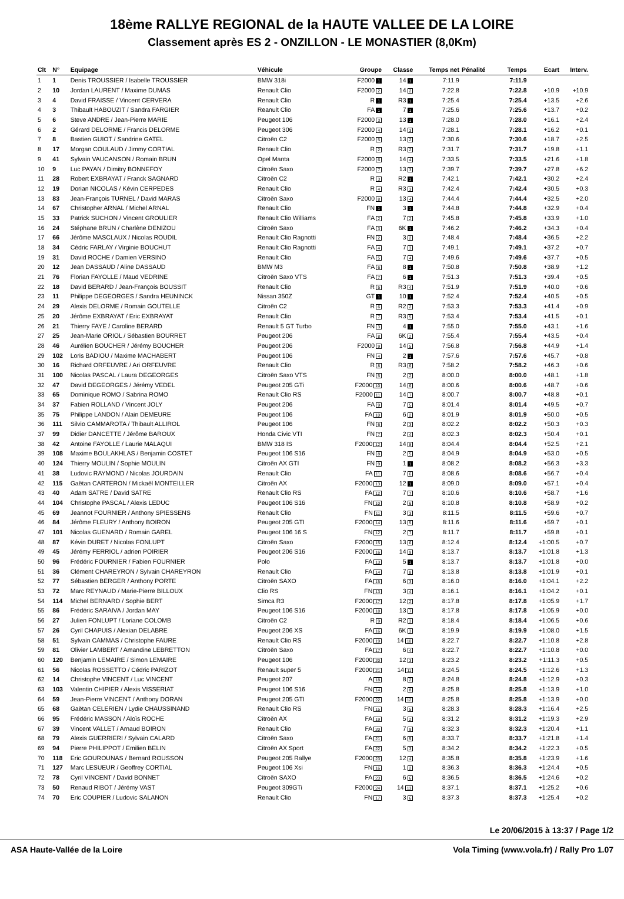18ème RALLYE REGIONAL de la HAUTE VALLEE DE LA LOIRE
Classement après ES 2 - ONZILLON - LE MONASTIER (8,0Km)
| Clt | N° | Equipage | Véhicule | Groupe | Classe | Temps net | Pénalité | Temps | Ecart | Interv. |
| --- | --- | --- | --- | --- | --- | --- | --- | --- | --- | --- |
| 1 | 1 | Denis TROUSSIER / Isabelle TROUSSIER | BMW 318i | F2000 1 | 14 1 | 7:11.9 | | 7:11.9 | | |
| 2 | 10 | Jordan LAURENT / Maxime DUMAS | Renault Clio | F2000 2 | 14 2 | 7:22.8 | | 7:22.8 | +10.9 | +10.9 |
| 3 | 4 | David FRAISSE / Vincent CERVERA | Renault Clio | R 1 | R3 1 | 7:25.4 | | 7:25.4 | +13.5 | +2.6 |
| 4 | 3 | Thibault HABOUZIT / Sandra FARGIER | Reanult Clio | FA 1 | 7 1 | 7:25.6 | | 7:25.6 | +13.7 | +0.2 |
| 5 | 6 | Steve ANDRE / Jean-Pierre MARIE | Peugeot 106 | F2000 3 | 13 1 | 7:28.0 | | 7:28.0 | +16.1 | +2.4 |
| 6 | 2 | Gérard DELORME / Francis DELORME | Peugeot 306 | F2000 4 | 14 3 | 7:28.1 | | 7:28.1 | +16.2 | +0.1 |
| 7 | 8 | Bastien GUIOT / Sandrine GATEL | Citroën C2 | F2000 5 | 13 2 | 7:30.6 | | 7:30.6 | +18.7 | +2.5 |
| 8 | 17 | Morgan COULAUD / Jimmy CORTIAL | Renault Clio | R 2 | R3 2 | 7:31.7 | | 7:31.7 | +19.8 | +1.1 |
| 9 | 41 | Sylvain VAUCANSON / Romain BRUN | Opel Manta | F2000 6 | 14 4 | 7:33.5 | | 7:33.5 | +21.6 | +1.8 |
| 10 | 9 | Luc PAYAN / Dimitry BONNEFOY | Citroën Saxo | F2000 7 | 13 3 | 7:39.7 | | 7:39.7 | +27.8 | +6.2 |
| 11 | 28 | Robert EXBRAYAT / Franck SAGNARD | Citroën C2 | R 3 | R2 1 | 7:42.1 | | 7:42.1 | +30.2 | +2.4 |
| 12 | 19 | Dorian NICOLAS / Kévin CERPEDES | Renault Clio | R 4 | R3 3 | 7:42.4 | | 7:42.4 | +30.5 | +0.3 |
| 13 | 83 | Jean-François TURNEL / David MARAS | Citroën Saxo | F2000 8 | 13 4 | 7:44.4 | | 7:44.4 | +32.5 | +2.0 |
| 14 | 67 | Christopher ARNAL / Michel ARNAL | Renault Clio | FN 1 | 3 1 | 7:44.8 | | 7:44.8 | +32.9 | +0.4 |
| 15 | 33 | Patrick SUCHON / Vincent GROULIER | Renault Clio Williams | FA 2 | 7 2 | 7:45.8 | | 7:45.8 | +33.9 | +1.0 |
| 16 | 24 | Stéphane BRUN / Charlène DENIZOU | Citroën Saxo | FA 3 | 6K 1 | 7:46.2 | | 7:46.2 | +34.3 | +0.4 |
| 17 | 66 | Jérôme MASCLAUX / Nicolas ROUDIL | Renault Clio Ragnotti | FN 2 | 3 2 | 7:48.4 | | 7:48.4 | +36.5 | +2.2 |
| 18 | 34 | Cédric FARLAY / Virginie BOUCHUT | Renault Clio Ragnotti | FA 4 | 7 3 | 7:49.1 | | 7:49.1 | +37.2 | +0.7 |
| 19 | 31 | David ROCHE / Damien VERSINO | Renault Clio | FA 5 | 7 4 | 7:49.6 | | 7:49.6 | +37.7 | +0.5 |
| 20 | 12 | Jean DASSAUD / Aline DASSAUD | BMW M3 | FA 6 | 8 1 | 7:50.8 | | 7:50.8 | +38.9 | +1.2 |
| 21 | 76 | Florian FAYOLLE / Maud VEDRINE | Citroën Saxo VTS | FA 7 | 6 1 | 7:51.3 | | 7:51.3 | +39.4 | +0.5 |
| 22 | 18 | David BERARD / Jean-François BOUSSIT | Renault Clio | R 5 | R3 4 | 7:51.9 | | 7:51.9 | +40.0 | +0.6 |
| 23 | 11 | Philippe DEGEORGES / Sandra HEUNINCK | Nissan 350Z | GT 1 | 10 1 | 7:52.4 | | 7:52.4 | +40.5 | +0.5 |
| 24 | 29 | Alexis DELORME / Romain GOUTELLE | Citroën C2 | R 6 | R2 2 | 7:53.3 | | 7:53.3 | +41.4 | +0.9 |
| 25 | 20 | Jérôme EXBRAYAT / Eric EXBRAYAT | Renault Clio | R 7 | R3 5 | 7:53.4 | | 7:53.4 | +41.5 | +0.1 |
| 26 | 21 | Thierry FAYE / Caroline BERARD | Renault 5 GT Turbo | FN 3 | 4 1 | 7:55.0 | | 7:55.0 | +43.1 | +1.6 |
| 27 | 25 | Jean-Marie ORIOL / Sébastien BOURRET | Peugeot 206 | FA 8 | 6K 2 | 7:55.4 | | 7:55.4 | +43.5 | +0.4 |
| 28 | 46 | Aurélien BOUCHER / Jérémy BOUCHER | Peugeot 206 | F2000 9 | 14 5 | 7:56.8 | | 7:56.8 | +44.9 | +1.4 |
| 29 | 102 | Loris BADIOU / Maxime MACHABERT | Peugeot 106 | FN 4 | 2 1 | 7:57.6 | | 7:57.6 | +45.7 | +0.8 |
| 30 | 16 | Richard ORFEUVRE / Ari ORFEUVRE | Renault Clio | R 8 | R3 6 | 7:58.2 | | 7:58.2 | +46.3 | +0.6 |
| 31 | 100 | Nicolas PASCAL / Laura DEGEORGES | Citroën Saxo VTS | FN 5 | 2 2 | 8:00.0 | | 8:00.0 | +48.1 | +1.8 |
| 32 | 47 | David DEGEORGES / Jérémy VEDEL | Peugeot 205 GTi | F2000 10 | 14 6 | 8:00.6 | | 8:00.6 | +48.7 | +0.6 |
| 33 | 65 | Dominique ROMO / Sabrina ROMO | Renault Clio RS | F2000 11 | 14 7 | 8:00.7 | | 8:00.7 | +48.8 | +0.1 |
| 34 | 37 | Fabien ROLLAND / Vincent JOLY | Peugeot 206 | FA 9 | 7 5 | 8:01.4 | | 8:01.4 | +49.5 | +0.7 |
| 35 | 75 | Philippe LANDON / Alain DEMEURE | Peugeot 106 | FA 10 | 6 2 | 8:01.9 | | 8:01.9 | +50.0 | +0.5 |
| 36 | 111 | Silvio CAMMAROTA / Thibault ALLIROL | Peugeot 106 | FN 6 | 2 3 | 8:02.2 | | 8:02.2 | +50.3 | +0.3 |
| 37 | 99 | Didier DANCETTE / Jérôme BAROUX | Honda Civic VTI | FN 7 | 2 4 | 8:02.3 | | 8:02.3 | +50.4 | +0.1 |
| 38 | 42 | Antoine FAYOLLE / Laurie MALAQUI | BMW 318 IS | F2000 12 | 14 8 | 8:04.4 | | 8:04.4 | +52.5 | +2.1 |
| 39 | 108 | Maxime BOULAKHLAS / Benjamin COSTET | Peugeot 106 S16 | FN 8 | 2 5 | 8:04.9 | | 8:04.9 | +53.0 | +0.5 |
| 40 | 124 | Thierry MOULIN / Sophie MOULIN | Citroën AX GTI | FN 9 | 1 1 | 8:08.2 | | 8:08.2 | +56.3 | +3.3 |
| 41 | 38 | Ludovic RAYMOND / Nicolas JOURDAIN | Renault Clio | FA 11 | 7 6 | 8:08.6 | | 8:08.6 | +56.7 | +0.4 |
| 42 | 115 | Gaëtan CARTERON / Mickaël MONTEILLER | Citroën AX | F2000 13 | 12 1 | 8:09.0 | | 8:09.0 | +57.1 | +0.4 |
| 43 | 40 | Adam SATRE / David SATRE | Renault Clio RS | FA 12 | 7 7 | 8:10.6 | | 8:10.6 | +58.7 | +1.6 |
| 44 | 104 | Christophe PASCAL / Alexis LEDUC | Peugeot 106 S16 | FN 10 | 2 6 | 8:10.8 | | 8:10.8 | +58.9 | +0.2 |
| 45 | 69 | Jeannot FOURNIER / Anthony SPIESSENS | Renault Clio | FN 11 | 3 3 | 8:11.5 | | 8:11.5 | +59.6 | +0.7 |
| 46 | 84 | Jérôme FLEURY / Anthony BOIRON | Peugeot 205 GTI | F2000 14 | 13 5 | 8:11.6 | | 8:11.6 | +59.7 | +0.1 |
| 47 | 101 | Nicolas GUENARD / Romain GAREL | Peugeot 106 16 S | FN 12 | 2 7 | 8:11.7 | | 8:11.7 | +59.8 | +0.1 |
| 48 | 87 | Kévin DURET / Nicolas FONLUPT | Citroën Saxo | F2000 15 | 13 6 | 8:12.4 | | 8:12.4 | +1:00.5 | +0.7 |
| 49 | 45 | Jérémy FERRIOL / adrien POIRIER | Peugeot 206 S16 | F2000 16 | 14 9 | 8:13.7 | | 8:13.7 | +1:01.8 | +1.3 |
| 50 | 96 | Frédéric FOURNIER / Fabien FOURNIER | Polo | FA 13 | 5 1 | 8:13.7 | | 8:13.7 | +1:01.8 | +0.0 |
| 51 | 36 | Clément CHAREYRON / Sylvain CHAREYRON | Renault Clio | FA 14 | 7 8 | 8:13.8 | | 8:13.8 | +1:01.9 | +0.1 |
| 52 | 77 | Sébastien BERGER / Anthony PORTE | Citroën SAXO | FA 15 | 6 3 | 8:16.0 | | 8:16.0 | +1:04.1 | +2.2 |
| 53 | 72 | Marc REYNAUD / Marie-Pierre BILLOUX | Clio RS | FN 13 | 3 4 | 8:16.1 | | 8:16.1 | +1:04.2 | +0.1 |
| 54 | 114 | Michel BERNARD / Sophie BERT | Simca R3 | F2000 17 | 12 2 | 8:17.8 | | 8:17.8 | +1:05.9 | +1.7 |
| 55 | 86 | Frédéric SARAIVA / Jordan MAY | Peugeot 106 S16 | F2000 18 | 13 7 | 8:17.8 | | 8:17.8 | +1:05.9 | +0.0 |
| 56 | 27 | Julien FONLUPT / Loriane COLOMB | Citroën C2 | R 9 | R2 3 | 8:18.4 | | 8:18.4 | +1:06.5 | +0.6 |
| 57 | 26 | Cyril CHAPUIS / Alexian DELABRE | Peugeot 206 XS | FA 16 | 6K 3 | 8:19.9 | | 8:19.9 | +1:08.0 | +1.5 |
| 58 | 51 | Sylvain CAMMAS / Christophe FAURE | Renault Clio RS | F2000 19 | 14 10 | 8:22.7 | | 8:22.7 | +1:10.8 | +2.8 |
| 59 | 81 | Olivier LAMBERT / Amandine LEBRETTON | Citroën Saxo | FA 17 | 6 4 | 8:22.7 | | 8:22.7 | +1:10.8 | +0.0 |
| 60 | 120 | Benjamin LEMAIRE / Simon LEMAIRE | Peugeot 106 | F2000 20 | 12 3 | 8:23.2 | | 8:23.2 | +1:11.3 | +0.5 |
| 61 | 56 | Nicolas ROSSETTO / Cédric PARIZOT | Renault super 5 | F2000 21 | 14 11 | 8:24.5 | | 8:24.5 | +1:12.6 | +1.3 |
| 62 | 14 | Christophe VINCENT / Luc VINCENT | Peugeot 207 | A 18 | 8 2 | 8:24.8 | | 8:24.8 | +1:12.9 | +0.3 |
| 63 | 103 | Valentin CHIPIER / Alexis VISSERIAT | Peugeot 106 S16 | FN 14 | 2 8 | 8:25.8 | | 8:25.8 | +1:13.9 | +1.0 |
| 64 | 59 | Jean-Pierre VINCENT / Anthony DORAN | Peugeot 205 GTI | F2000 22 | 14 12 | 8:25.8 | | 8:25.8 | +1:13.9 | +0.0 |
| 65 | 68 | Gaëtan CELERIEN / Lydie CHAUSSINAND | Renault Clio RS | FN 15 | 3 5 | 8:28.3 | | 8:28.3 | +1:16.4 | +2.5 |
| 66 | 95 | Frédéric MASSON / Aloïs ROCHE | Citroën AX | FA 19 | 5 2 | 8:31.2 | | 8:31.2 | +1:19.3 | +2.9 |
| 67 | 39 | Vincent VALLET / Arnaud BOIRON | Renault Clio | FA 20 | 7 9 | 8:32.3 | | 8:32.3 | +1:20.4 | +1.1 |
| 68 | 79 | Alexis GUERRIERI / Sylvain CALARD | Citroën Saxo | FA 21 | 6 5 | 8:33.7 | | 8:33.7 | +1:21.8 | +1.4 |
| 69 | 94 | Pierre PHILIPPOT / Emilien BELIN | Citroën AX Sport | FA 22 | 5 3 | 8:34.2 | | 8:34.2 | +1:22.3 | +0.5 |
| 70 | 118 | Eric GOUROUNAS / Bernard ROUSSON | Peugeot 205 Rallye | F2000 23 | 12 4 | 8:35.8 | | 8:35.8 | +1:23.9 | +1.6 |
| 71 | 127 | Marc LESUEUR / Geoffrey CORTIAL | Peugeot 106 Xsi | FN 16 | 1 2 | 8:36.3 | | 8:36.3 | +1:24.4 | +0.5 |
| 72 | 78 | Cyril VINCENT / David BONNET | Citroën SAXO | FA 23 | 6 6 | 8:36.5 | | 8:36.5 | +1:24.6 | +0.2 |
| 73 | 50 | Renaud RIBOT / Jérémy VAST | Peugeot 309GTi | F2000 24 | 14 13 | 8:37.1 | | 8:37.1 | +1:25.2 | +0.6 |
| 74 | 70 | Eric COUPIER / Ludovic SALANON | Renault Clio | FN 17 | 3 6 | 8:37.3 | | 8:37.3 | +1:25.4 | +0.2 |
Le 20/06/2015 à 13:37 / Page 1/2
ASA Haute-Vallée de la Loire Vola Timing (www.vola.fr) / Rally Pro 1.07